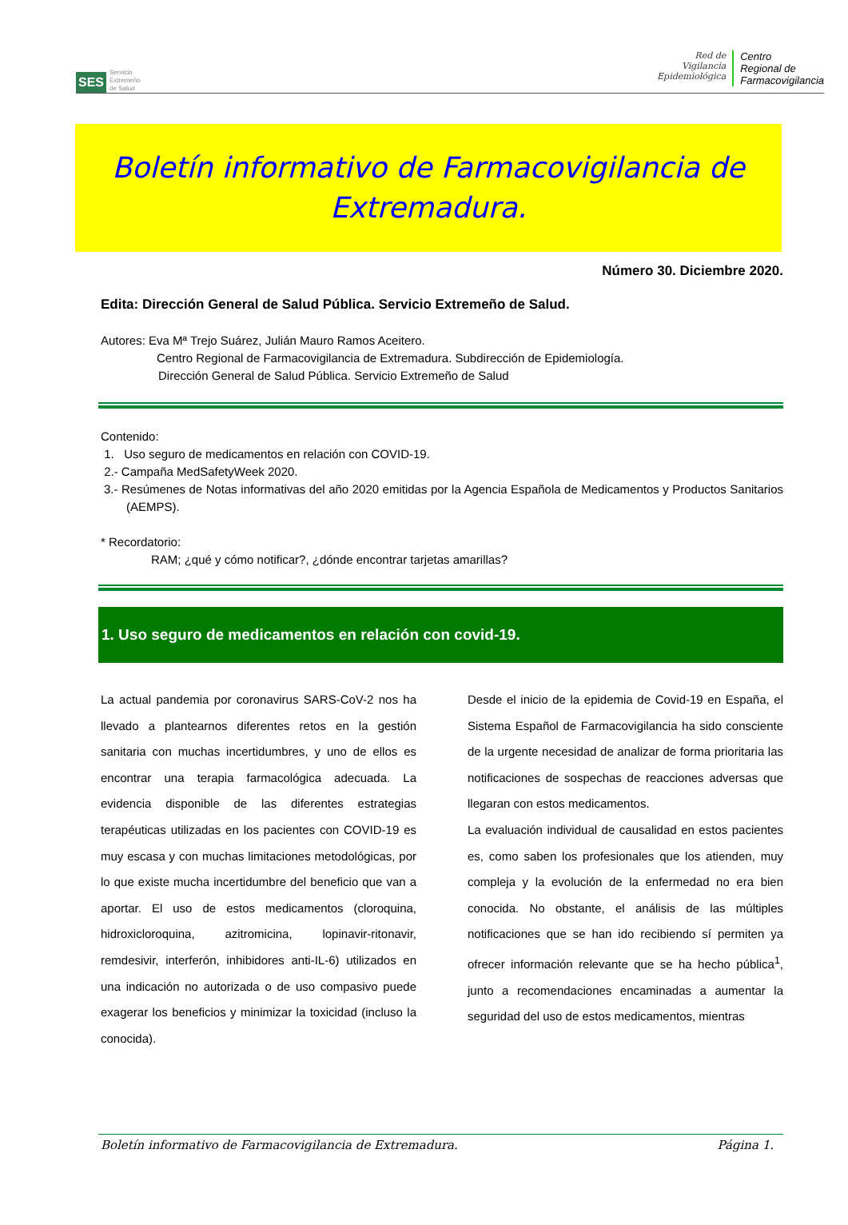SES
Servicio
Extremeño
de Salud
Red de
Vigilancia
Epidemiológica
Centro
Regional de
Farmacovigilancia
Boletín informativo de Farmacovigilancia de
Extremadura.
Número 30. Diciembre 2020.
Edita: Dirección General de Salud Pública. Servicio Extremeño de Salud.
Autores: Eva Mª Trejo Suárez, Julián Mauro Ramos Aceitero.
Centro Regional de Farmacovigilancia de Extremadura. Subdirección de Epidemiología.
Dirección General de Salud Pública. Servicio Extremeño de Salud
Contenido:
1. Uso seguro de medicamentos en relación con COVID-19.
2.- Campaña MedSafetyWeek 2020.
3.- Resúmenes de Notas informativas del año 2020 emitidas por la Agencia Española de Medicamentos y Productos Sanitarios (AEMPS).
* Recordatorio:
RAM; ¿qué y cómo notificar?, ¿dónde encontrar tarjetas amarillas?
1. Uso seguro de medicamentos en relación con covid-19.
La actual pandemia por coronavirus SARS-CoV-2 nos ha llevado a plantearnos diferentes retos en la gestión sanitaria con muchas incertidumbres, y uno de ellos es encontrar una terapia farmacológica adecuada. La evidencia disponible de las diferentes estrategias terapéuticas utilizadas en los pacientes con COVID-19 es muy escasa y con muchas limitaciones metodológicas, por lo que existe mucha incertidumbre del beneficio que van a aportar. El uso de estos medicamentos (cloroquina, hidroxicloroquina, azitromicina, lopinavir-ritonavir, remdesivir, interferón, inhibidores anti-IL-6) utilizados en una indicación no autorizada o de uso compasivo puede exagerar los beneficios y minimizar la toxicidad (incluso la conocida).
Desde el inicio de la epidemia de Covid-19 en España, el Sistema Español de Farmacovigilancia ha sido consciente de la urgente necesidad de analizar de forma prioritaria las notificaciones de sospechas de reacciones adversas que llegaran con estos medicamentos.
La evaluación individual de causalidad en estos pacientes es, como saben los profesionales que los atienden, muy compleja y la evolución de la enfermedad no era bien conocida. No obstante, el análisis de las múltiples notificaciones que se han ido recibiendo sí permiten ya ofrecer información relevante que se ha hecho pública<sup>1</sup>, junto a recomendaciones encaminadas a aumentar la seguridad del uso de estos medicamentos, mientras
Boletín informativo de Farmacovigilancia de Extremadura. Página 1.